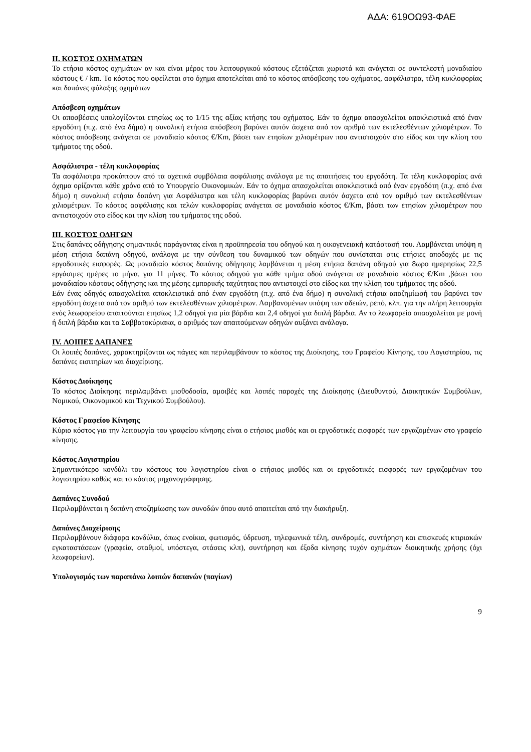ΑΔΑ: 619ΟΩ93-ΦΑΕ
II. ΚΟΣΤΟΣ ΟΧΗΜΑΤΩΝ
Το ετήσιο κόστος οχημάτων αν και είναι μέρος του λειτουργικού κόστους εξετάζεται χωριστά και ανάγεται σε συντελεστή μοναδιαίου κόστους € / km. Το κόστος που οφείλεται στο όχημα αποτελείται από το κόστος απόσβεσης του οχήματος, ασφάλιστρα, τέλη κυκλοφορίας και δαπάνες φύλαξης οχημάτων
Απόσβεση οχημάτων
Οι αποσβέσεις υπολογίζονται ετησίως ως το 1/15 της αξίας κτήσης του οχήματος. Εάν το όχημα απασχολείται αποκλειστικά από έναν εργοδότη (π.χ. από ένα δήμο) η συνολική ετήσια απόσβεση βαρύνει αυτόν άσχετα από τον αριθμό των εκτελεσθέντων χιλιομέτρων. Το κόστος απόσβεσης ανάγεται σε μοναδιαίο κόστος €/Km, βάσει των ετησίων χιλιομέτρων που αντιστοιχούν στο είδος και την κλίση του τμήματος της οδού.
Ασφάλιστρα - τέλη κυκλοφορίας
Τα ασφάλιστρα προκύπτουν από τα σχετικά συμβόλαια ασφάλισης ανάλογα με τις απαιτήσεις του εργοδότη. Τα τέλη κυκλοφορίας ανά όχημα ορίζονται κάθε χρόνο από το Υπουργείο Οικονομικών. Εάν το όχημα απασχολείται αποκλειστικά από έναν εργοδότη (π.χ. από ένα δήμο) η συνολική ετήσια δαπάνη για Ασφάλιστρα και τέλη κυκλοφορίας βαρύνει αυτόν άσχετα από τον αριθμό των εκτελεσθέντων χιλιομέτρων. Το κόστος ασφάλισης και τελών κυκλοφορίας ανάγεται σε μοναδιαίο κόστος €/Km, βάσει των ετησίων χιλιομέτρων που αντιστοιχούν στο είδος και την κλίση του τμήματος της οδού.
III. ΚΟΣΤΟΣ ΟΔΗΓΩΝ
Στις δαπάνες οδήγησης σημαντικός παράγοντας είναι η προϋπηρεσία του οδηγού και η οικογενειακή κατάστασή του. Λαμβάνεται υπόψη η μέση ετήσια δαπάνη οδηγού, ανάλογα με την σύνθεση του δυναμικού των οδηγών που συνίσταται στις ετήσιες αποδοχές με τις εργοδοτικές εισφορές. Ως μοναδιαίο κόστος δαπάνης οδήγησης λαμβάνεται η μέση ετήσια δαπάνη οδηγού για 8ωρο ημερησίως 22,5 εργάσιμες ημέρες το μήνα, για 11 μήνες. Το κόστος οδηγού για κάθε τμήμα οδού ανάγεται σε μοναδιαίο κόστος €/Km ,βάσει του μοναδιαίου κόστους οδήγησης και της μέσης εμπορικής ταχύτητας που αντιστοιχεί στο είδος και την κλίση του τμήματος της οδού.
Εάν ένας οδηγός απασχολείται αποκλειστικά από έναν εργοδότη (π.χ. από ένα δήμο) η συνολική ετήσια αποζημίωσή του βαρύνει τον εργοδότη άσχετα από τον αριθμό των εκτελεσθέντων χιλιομέτρων. Λαμβανομένων υπόψη των αδειών, ρεπό, κλπ. για την πλήρη λειτουργία ενός λεωφορείου απαιτούνται ετησίως 1,2 οδηγοί για μία βάρδια και 2,4 οδηγοί για διπλή βάρδια. Αν το λεωφορείο απασχολείται με μονή ή διπλή βάρδια και τα Σαββατοκύριακα, ο αριθμός των απαιτούμενων οδηγών αυξάνει ανάλογα.
IV. ΛΟΙΠΕΣ ΔΑΠΑΝΕΣ
Οι λοιπές δαπάνες, χαρακτηρίζονται ως πάγιες και περιλαμβάνουν το κόστος της Διοίκησης, του Γραφείου Κίνησης, του Λογιστηρίου, τις δαπάνες εισιτηρίων και διαχείρισης.
Κόστος Διοίκησης
Το κόστος Διοίκησης περιλαμβάνει μισθοδοσία, αμοιβές και λοιπές παροχές της Διοίκησης (Διευθυντού, Διοικητικών Συμβούλων, Νομικού, Οικονομικού και Τεχνικού Συμβούλου).
Κόστος Γραφείου Κίνησης
Κύριο κόστος για την λειτουργία του γραφείου κίνησης είναι ο ετήσιος μισθός και οι εργοδοτικές εισφορές των εργαζομένων στο γραφείο κίνησης.
Κόστος Λογιστηρίου
Σημαντικότερο κονδύλι του κόστους του λογιστηρίου είναι ο ετήσιος μισθός και οι εργοδοτικές εισφορές των εργαζομένων του λογιστηρίου καθώς και το κόστος μηχανογράφησης.
Δαπάνες Συνοδού
Περιλαμβάνεται η δαπάνη αποζημίωσης των συνοδών όπου αυτό απαιτείται από την διακήρυξη.
Δαπάνες Διαχείρισης
Περιλαμβάνουν διάφορα κονδύλια, όπως ενοίκια, φωτισμός, ύδρευση, τηλεφωνικά τέλη, συνδρομές, συντήρηση και επισκευές κτιριακών εγκαταστάσεων (γραφεία, σταθμοί, υπόστεγα, στάσεις κλπ), συντήρηση και έξοδα κίνησης τυχόν οχημάτων διοικητικής χρήσης (όχι λεωφορείων).
Υπολογισμός των παραπάνω λοιπών δαπανών (παγίων)
9